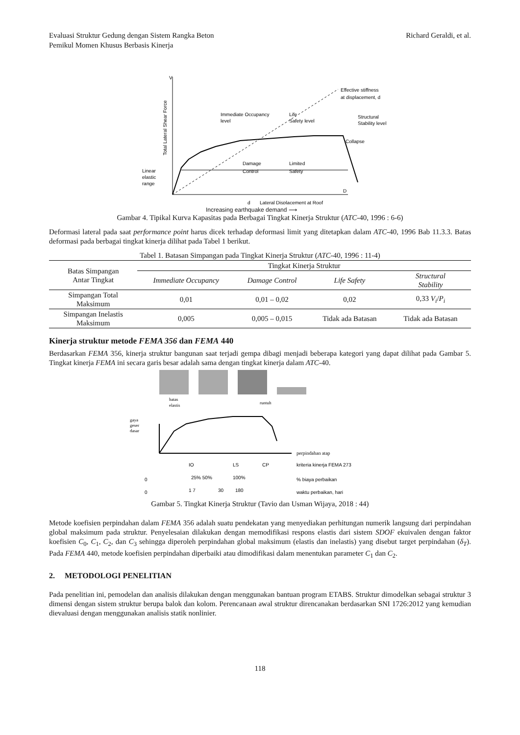Evaluasi Struktur Gedung dengan Sistem Rangka Beton
Pemikul Momen Khusus Berbasis Kinerja
Richard Geraldi, et al.
V
D
Effective stiffness
at displacement, d
Immediate Occupancy
level
Life
Safety level
Structural
Stability level
Collapse
Damage
Control
Limited
Safety
Linear
elastic
range
d
Lateral Displacement at Roof
Total Lateral Shear Force
Increasing earthquake demand ⟶
Gambar 4. Tipikal Kurva Kapasitas pada Berbagai Tingkat Kinerja Struktur (ATC-40, 1996 : 6-6)
Deformasi lateral pada saat performance point harus dicek terhadap deformasi limit yang ditetapkan dalam ATC-40, 1996 Bab 11.3.3. Batas deformasi pada berbagai tingkat kinerja dilihat pada Tabel 1 berikut.
Tabel 1. Batasan Simpangan pada Tingkat Kinerja Struktur (ATC-40, 1996 : 11-4)
| Batas Simpangan Antar Tingkat | Tingkat Kinerja Struktur | | | |
| --- | --- | --- | --- | --- |
| | Immediate Occupancy | Damage Control | Life Safety | Structural Stability |
| Simpangan Total Maksimum | 0,01 | 0,01 – 0,02 | 0,02 | 0,33 V<sub>i</sub> / P<sub>i</sub> |
| Simpangan Inelastis Maksimum | 0,005 | 0,005 – 0,015 | Tidak ada Batasan | Tidak ada Batasan |
Kinerja struktur metode FEMA 356 dan FEMA 440
Berdasarkan FEMA 356, kinerja struktur bangunan saat terjadi gempa dibagi menjadi beberapa kategori yang dapat dilihat pada Gambar 5. Tingkat kinerja FEMA ini secara garis besar adalah sama dengan tingkat kinerja dalam ATC-40.
batas
elastis
runtuh
gaya
geser
dasar
perpindahan atap
IO
LS
CP
kriteria kinerja FEMA 273
0
25% 50%
100%
% biaya perbaikan
0
1 7
30
180
waktu perbaikan, hari
Gambar 5. Tingkat Kinerja Struktur (Tavio dan Usman Wijaya, 2018 : 44)
Metode koefisien perpindahan dalam FEMA 356 adalah suatu pendekatan yang menyediakan perhitungan numerik langsung dari perpindahan global maksimum pada struktur. Penyelesaian dilakukan dengan memodifikasi respons elastis dari sistem SDOF ekuivalen dengan faktor koefisien C<sub>0</sub>, C<sub>1</sub>, C<sub>2</sub>, dan C<sub>3</sub> sehingga diperoleh perpindahan global maksimum (elastis dan inelastis) yang disebut target perpindahan (δ<sub>T</sub>). Pada FEMA 440, metode koefisien perpindahan diperbaiki atau dimodifikasi dalam menentukan parameter C<sub>1</sub> dan C<sub>2</sub>.
2. METODOLOGI PENELITIAN
Pada penelitian ini, pemodelan dan analisis dilakukan dengan menggunakan bantuan program ETABS. Struktur dimodelkan sebagai struktur 3 dimensi dengan sistem struktur berupa balok dan kolom. Perencanaan awal struktur direncanakan berdasarkan SNI 1726:2012 yang kemudian dievaluasi dengan menggunakan analisis statik nonlinier.
118